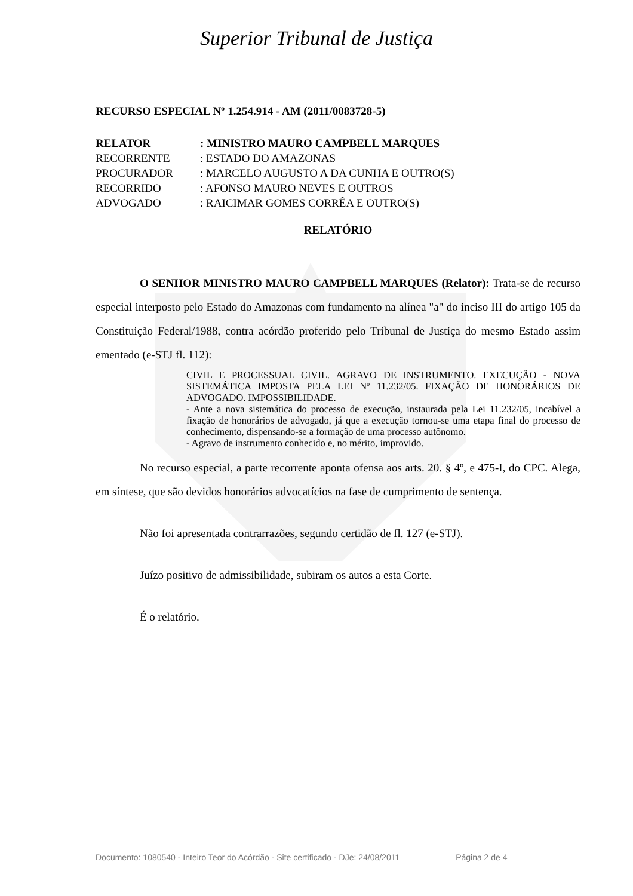Superior Tribunal de Justiça
RECURSO ESPECIAL Nº 1.254.914 - AM (2011/0083728-5)
| RELATOR | : MINISTRO MAURO CAMPBELL MARQUES |
| RECORRENTE | : ESTADO DO AMAZONAS |
| PROCURADOR | : MARCELO AUGUSTO A DA CUNHA E OUTRO(S) |
| RECORRIDO | : AFONSO MAURO NEVES E OUTROS |
| ADVOGADO | : RAICIMAR GOMES CORRÊA E OUTRO(S) |
RELATÓRIO
O SENHOR MINISTRO MAURO CAMPBELL MARQUES (Relator): Trata-se de recurso especial interposto pelo Estado do Amazonas com fundamento na alínea "a" do inciso III do artigo 105 da Constituição Federal/1988, contra acórdão proferido pelo Tribunal de Justiça do mesmo Estado assim ementado (e-STJ fl. 112):
CIVIL E PROCESSUAL CIVIL. AGRAVO DE INSTRUMENTO. EXECUÇÃO - NOVA SISTEMÁTICA IMPOSTA PELA LEI Nº 11.232/05. FIXAÇÃO DE HONORÁRIOS DE ADVOGADO. IMPOSSIBILIDADE.
- Ante a nova sistemática do processo de execução, instaurada pela Lei 11.232/05, incabível a fixação de honorários de advogado, já que a execução tornou-se uma etapa final do processo de conhecimento, dispensando-se a formação de uma processo autônomo.
- Agravo de instrumento conhecido e, no mérito, improvido.
No recurso especial, a parte recorrente aponta ofensa aos arts. 20. § 4º, e 475-I, do CPC. Alega, em síntese, que são devidos honorários advocatícios na fase de cumprimento de sentença.
Não foi apresentada contrarrazões, segundo certidão de fl. 127 (e-STJ).
Juízo positivo de admissibilidade, subiram os autos a esta Corte.
É o relatório.
Documento: 1080540 - Inteiro Teor do Acórdão - Site certificado - DJe: 24/08/2011 Página 2 de 4